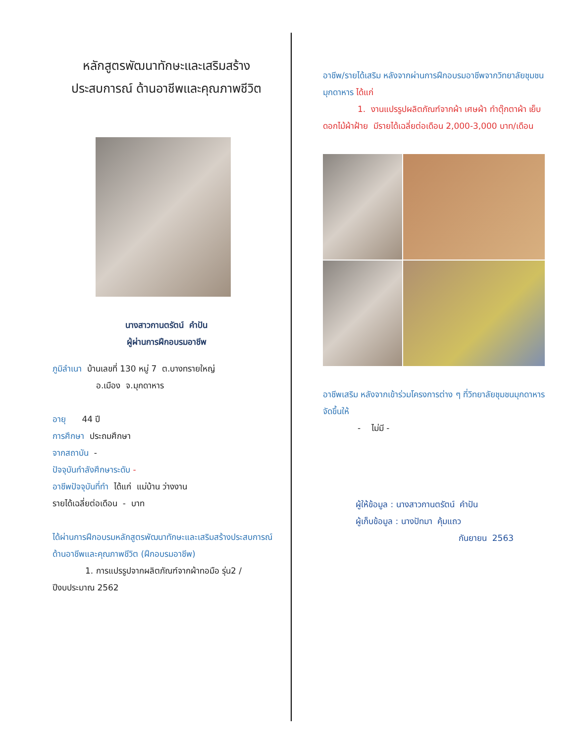หลักสูตรพัฒนาทักษะและเสริมสร้าง
ประสบการณ์ ด้านอาชีพและคุณภาพชีวิต
นางสาวกานตรัตน์ คำปัน
ผู้ผ่านการฝึกอบรมอาชีพ
ภูมิลำเนา บ้านเลขที่ 130 หมู่ 7 ต.บางทรายใหญ่
อ.เมือง จ.มุกดาหาร
อายุ 44 ปี
การศึกษา ประถมศึกษา
จากสถาบัน -
ปัจจุบันกำลังศึกษาระดับ -
อาชีพปัจจุบันที่ทำ ได้แก่ แม่บ้าน ว่างงาน
รายได้เฉลี่ยต่อเดือน - บาท
ได้ผ่านการฝึกอบรมหลักสูตรพัฒนาทักษะและเสริมสร้างประสบการณ์ด้านอาชีพและคุณภาพชีวิต (ฝึกอบรมอาชีพ)
1. การแปรรูปจากผลิตภัณฑ์จากผ้าทอมือ รุ่น2 / ปีงบประมาณ 2562
อาชีพ/รายได้เสริม หลังจากผ่านการฝึกอบรมอาชีพจากวิทยาลัยชุมชนมุกดาหาร ได้แก่
1. งานแปรรูปผลิตภัณฑ์จากผ้า เศษผ้า ทำตุ๊กตาผ้า เย็บดอกไม้ผ้าฝ้าย มีรายได้เฉลี่ยต่อเดือน 2,000-3,000 บาท/เดือน
อาชีพเสริม หลังจากเข้าร่วมโครงการต่าง ๆ ที่วิทยาลัยชุมชนมุกดาหาร จัดขึ้นให้
- ไม่มี -
ผู้ให้ข้อมูล : นางสาวกานตรัตน์ คำปัน
ผู้เก็บข้อมูล : นางปัทมา คุ้มแถว
กันยายน 2563